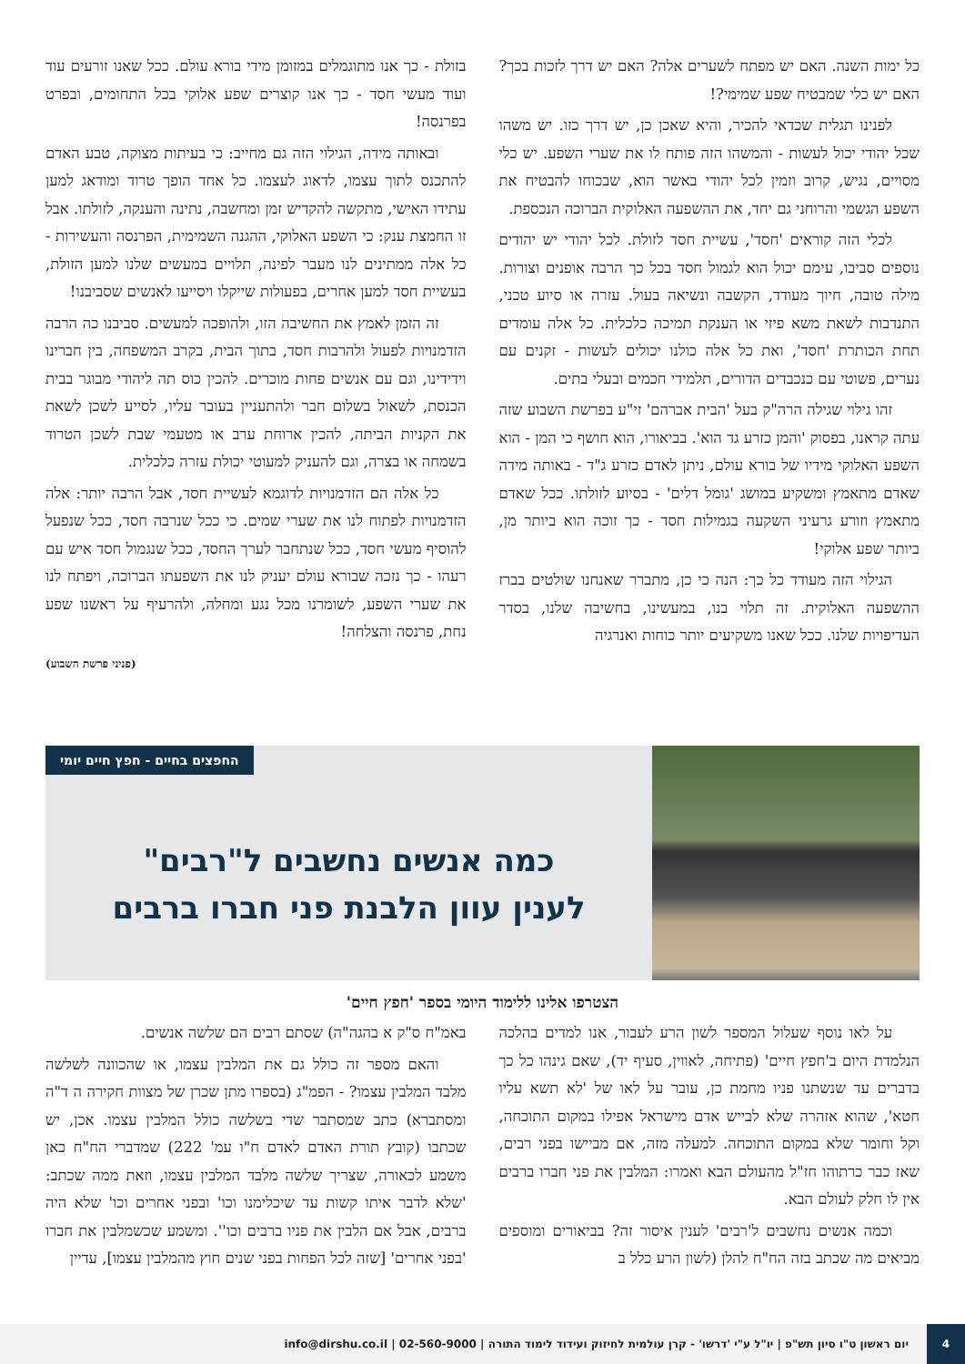כל ימות השנה. האם יש מפתח לשערים אלה? האם יש דרך לזכות בכך? האם יש כלי שמבטיח שפע שמימי?!
לפנינו תגלית שכדאי להכיר, והיא שאכן כן, יש דרך כזו. יש משהו שכל יהודי יכול לעשות - והמשהו הזה פותח לו את שערי השפע. יש כלי מסויים, נגיש, קרוב וזמין לכל יהודי באשר הוא, שבכוחו להבטיח את השפע הגשמי והרוחני גם יחד, את ההשפעה האלוקית הברוכה הנכספת.
לכלי הזה קוראים 'חסד', עשיית חסד לזולת. לכל יהודי יש יהודים נוספים סביבו, עימם יכול הוא לגמול חסד בכל כך הרבה אופנים וצורות. מילה טובה, חיוך מעודד, הקשבה ונשיאה בעול. עזרה או סיוע טכני, התנדבות לשאת משא פיזי או הענקת תמיכה כלכלית. כל אלה עומדים תחת הכותרת 'חסד', ואת כל אלה כולנו יכולים לעשות - זקנים עם נערים, פשוטי עם כנכבדים הדורים, תלמידי חכמים ובעלי בתים.
זהו גילוי שגילה הרה"ק בעל 'הבית אברהם' זי"ע בפרשת השבוע שזה עתה קראנו, בפסוק 'והמן כזרע גד הוא'. בביאורו, הוא חושף כי המן - הוא השפע האלוקי מידיו של בורא עולם, ניתן לאדם כזרע ג"ד - באותה מידה שאדם מתאמץ ומשקיע במושג 'גומל דלים' - בסיוע לזולתו. ככל שאדם מתאמץ וזורע גרעיני השקעה בגמילות חסד - כך זוכה הוא ביותר מן, ביותר שפע אלוקי!
הגילוי הזה מעודד כל כך: הנה כי כן, מתברר שאנחנו שולטים בברז ההשפעה האלוקית. זה תלוי בנו, במעשינו, בחשיבה שלנו, בסדר העדיפויות שלנו. ככל שאנו משקיעים יותר כוחות ואנרגיה
בזולת - כך אנו מתוגמלים במזומן מידי בורא עולם. ככל שאנו זורעים עוד ועוד מעשי חסד - כך אנו קוצרים שפע אלוקי בכל התחומים, ובפרט בפרנסה!
ובאותה מידה, הגילוי הזה גם מחייב: כי בעיתות מצוקה, טבע האדם להתכנס לתוך עצמו, לדאוג לעצמו. כל אחד הופך טרוד ומודאג למען עתידו האישי, מתקשה להקדיש זמן ומחשבה, נתינה והענקה, לזולתו. אבל זו החמצת ענק: כי השפע האלוקי, ההגנה השמימית, הפרנסה והעשירות - כל אלה ממתינים לנו מעבר לפינה, תלויים במעשים שלנו למען הזולת, בעשיית חסד למען אחרים, בפעולות שייקלו ויסייעו לאנשים שסביבנו!
זה הזמן לאמץ את החשיבה הזו, ולהופכה למעשים. סביבנו כה הרבה הזדמנויות לפעול ולהרבות חסד, בתוך הבית, בקרב המשפחה, בין חברינו וידידינו, וגם עם אנשים פחות מוכרים. להכין כוס תה ליהודי מבוגר בבית הכנסת, לשאול בשלום חבר ולהתעניין בעובר עליו, לסייע לשכן לשאת את הקניות הביתה, להכין ארוחת ערב או מטעמי שבת לשכן הטרוד בשמחה או בצרה, וגם להעניק למעוטי יכולת עזרה כלכלית.
כל אלה הם הזדמנויות לדוגמא לעשיית חסד, אבל הרבה יותר: אלה הזדמנויות לפתוח לנו את שערי שמים. כי ככל שנרבה חסד, ככל שנפעל להוסיף מעשי חסד, ככל שנתחבר לערך החסד, ככל שנגמול חסד איש עם רעהו - כך נזכה שבורא עולם יעניק לנו את השפעתו הברוכה, ויפתח לנו את שערי השפע, לשומרנו מכל נגע ומחלה, ולהרעיף על ראשנו שפע נחת, פרנסה והצלחה!
(פניני פרשת השבוע)
החפצים בחיים - חפץ חיים יומי
כמה אנשים נחשבים ל"רבים"
לענין עוון הלבנת פני חברו ברבים
הצטרפו אלינו ללימוד היומי בספר 'חפץ חיים'
על לאו נוסף שעלול המספר לשון הרע לעבור, אנו למדים בהלכה הנלמדת היום ב'חפץ חיים' (פתיחה, לאווין, סעיף יד), שאם גינהו כל כך בדברים עד שנשתנו פניו מחמת כן, עובר על לאו של 'לא תשא עליו חטא', שהוא אזהרה שלא לבייש אדם מישראל אפילו במקום התוכחה, וקל וחומר שלא במקום התוכחה. למעלה מזה, אם מביישו בפני רבים, שאז כבר כרתוהו חז"ל מהעולם הבא ואמרו: המלבין את פני חברו ברבים אין לו חלק לעולם הבא.
וכמה אנשים נחשבים ל'רבים' לענין איסור זה? בביאורים ומוספים מביאים מה שכתב בזה הח"ח להלן (לשון הרע כלל ב
באמ"ח ס"ק א בהגה"ה) שסתם רבים הם שלשה אנשים.
והאם מספר זה כולל גם את המלבין עצמו, או שהכוונה לשלשה מלבד המלבין עצמו? - הפמ"ג (בספרו מתן שכרן של מצוות חקירה ה ד"ה ומסתברא) כתב שמסתבר שדי בשלשה כולל המלבין עצמו. אכן, יש שכתבו (קובץ תורת האדם לאדם ח"ו עמ' 222) שמדברי הח"ח כאן משמע לכאורה, שצריך שלשה מלבד המלבין עצמו, וזאת ממה שכתב: 'שלא לדבר איתו קשות עד שיכלימנו וכו' ובפני אחרים וכו' שלא היה ברבים, אבל אם הלבין את פניו ברבים וכו''. ומשמע שכשמלבין את חברו 'בפני אחרים' [שזה לכל הפחות בפני שנים חוץ מהמלבין עצמו], עדיין
4
יום ראשון ט"ו סיון תש"פ | יו"ל ע"י 'דרשו' - קרן עולמית לחיזוק ועידוד לימוד התורה | 02-560-9000 | info@dirshu.co.il